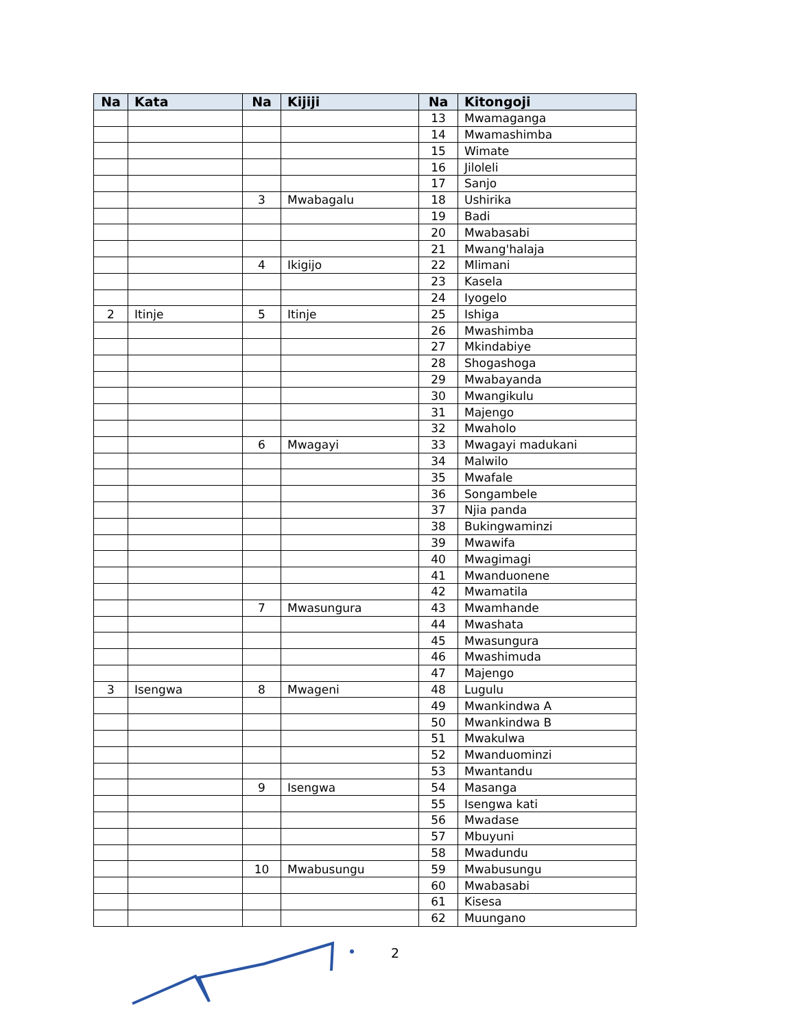| Na | Kata | Na | Kijiji | Na | Kitongoji |
| --- | --- | --- | --- | --- | --- |
| | | | | 13 | Mwamaganga |
| | | | | 14 | Mwamashimba |
| | | | | 15 | Wimate |
| | | | | 16 | Jiloleli |
| | | | | 17 | Sanjo |
| | | 3 | Mwabagalu | 18 | Ushirika |
| | | | | 19 | Badi |
| | | | | 20 | Mwabasabi |
| | | | | 21 | Mwang'halaja |
| | | 4 | Ikigijo | 22 | Mlimani |
| | | | | 23 | Kasela |
| | | | | 24 | Iyogelo |
| 2 | Itinje | 5 | Itinje | 25 | Ishiga |
| | | | | 26 | Mwashimba |
| | | | | 27 | Mkindabiye |
| | | | | 28 | Shogashoga |
| | | | | 29 | Mwabayanda |
| | | | | 30 | Mwangikulu |
| | | | | 31 | Majengo |
| | | | | 32 | Mwaholo |
| | | 6 | Mwagayi | 33 | Mwagayi madukani |
| | | | | 34 | Malwilo |
| | | | | 35 | Mwafale |
| | | | | 36 | Songambele |
| | | | | 37 | Njia panda |
| | | | | 38 | Bukingwaminzi |
| | | | | 39 | Mwawifa |
| | | | | 40 | Mwagimagi |
| | | | | 41 | Mwanduonene |
| | | | | 42 | Mwamatila |
| | | 7 | Mwasungura | 43 | Mwamhande |
| | | | | 44 | Mwashata |
| | | | | 45 | Mwasungura |
| | | | | 46 | Mwashimuda |
| | | | | 47 | Majengo |
| 3 | Isengwa | 8 | Mwageni | 48 | Lugulu |
| | | | | 49 | Mwankindwa A |
| | | | | 50 | Mwankindwa B |
| | | | | 51 | Mwakulwa |
| | | | | 52 | Mwanduominzi |
| | | | | 53 | Mwantandu |
| | | 9 | Isengwa | 54 | Masanga |
| | | | | 55 | Isengwa kati |
| | | | | 56 | Mwadase |
| | | | | 57 | Mbuyuni |
| | | | | 58 | Mwadundu |
| | | 10 | Mwabusungu | 59 | Mwabusungu |
| | | | | 60 | Mwabasabi |
| | | | | 61 | Kisesa |
| | | | | 62 | Muungano |
2